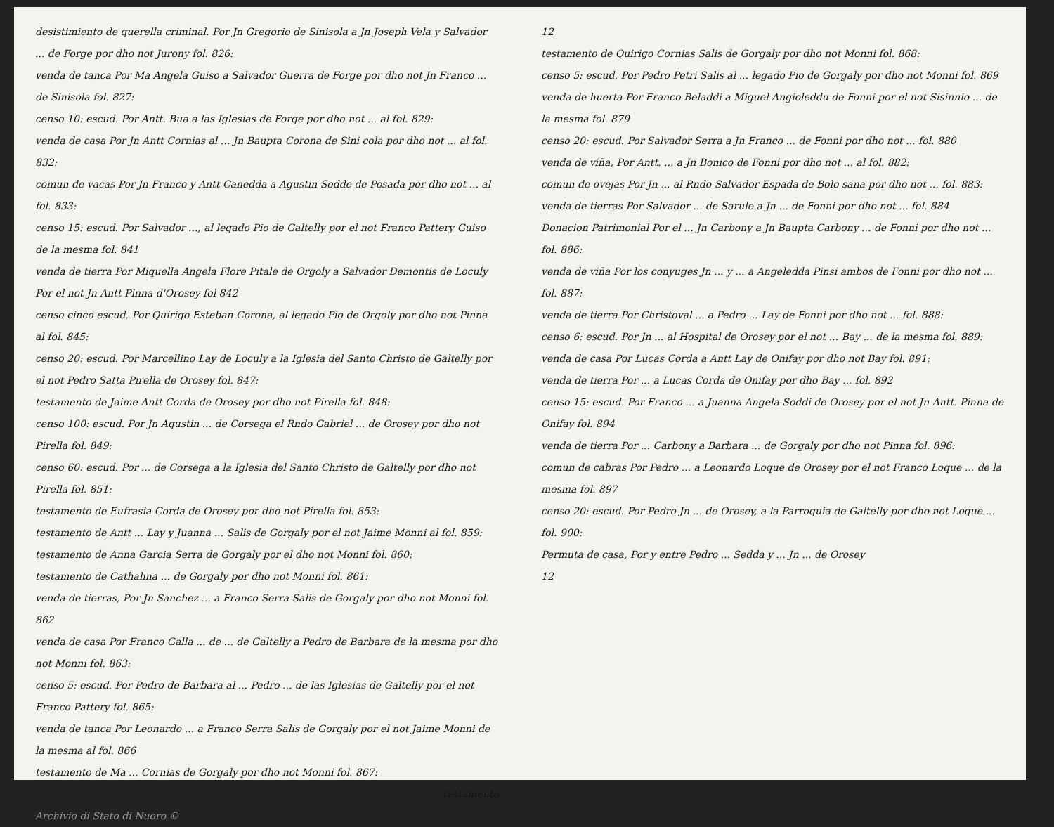desistimiento de querella criminal. Por Jn Gregorio de Sinisola a Jn Joseph Vela y Salvador ... de Forge por dho not Jurony fol. 826:
venda de tanca Por Ma Angela Guiso a Salvador Guerra de Forge por dho not Jn Franco ... de Sinisola fol. 827:
censo 10: escud. Por Antt. Bua a las Iglesias de Forge por dho not ... al fol. 829:
venda de casa Por Jn Antt Cornias al ... Jn Baupta Corona de Sini cola por dho not ... al fol. 832:
comun de vacas Por Jn Franco y Antt Canedda a Agustin Sodde de Posada por dho not ... al fol. 833:
censo 15: escud. Por Salvador ..., al legado Pio de Galtelly por el not Franco Pattery Guiso de la mesma fol. 841
venda de tierra Por Miquella Angela Flore Pitale de Orgoly a Salvador Demontis de Loculy Por el not Jn Antt Pinna d'Orosey fol 842
censo cinco escud. Por Quirigo Esteban Corona, al legado Pio de Orgoly por dho not Pinna al fol. 845:
censo 20: escud. Por Marcellino Lay de Loculy a la Iglesia del Santo Christo de Galtelly por el not Pedro Satta Pirella de Orosey fol. 847:
testamento de Jaime Antt Corda de Orosey por dho not Pirella fol. 848:
censo 100: escud. Por Jn Agustin ... de Corsega el Rndo Gabriel ... de Orosey por dho not Pirella fol. 849:
censo 60: escud. Por ... de Corsega a la Iglesia del Santo Christo de Galtelly por dho not Pirella fol. 851:
testamento de Eufrasia Corda de Orosey por dho not Pirella fol. 853:
testamento de Antt ... Lay y Juanna ... Salis de Gorgaly por el not Jaime Monni al fol. 859:
testamento de Anna Garcia Serra de Gorgaly por el dho not Monni fol. 860:
testamento de Cathalina ... de Gorgaly por dho not Monni fol. 861:
venda de tierras, Por Jn Sanchez ... a Franco Serra Salis de Gorgaly por dho not Monni fol. 862
venda de casa Por Franco Galla ... de ... de Galtelly a Pedro de Barbara de la mesma por dho not Monni fol. 863:
censo 5: escud. Por Pedro de Barbara al ... Pedro ... de las Iglesias de Galtelly por el not Franco Pattery fol. 865:
venda de tanca Por Leonardo ... a Franco Serra Salis de Gorgaly por el not Jaime Monni de la mesma al fol. 866
testamento de Ma ... Cornias de Gorgaly por dho not Monni fol. 867:
testamento
Archivio di Stato di Nuoro ©
12
testamento de Quirigo Cornias Salis de Gorgaly por dho not Monni fol. 868:
censo 5: escud. Por Pedro Petri Salis al ... legado Pio de Gorgaly por dho not Monni fol. 869
venda de huerta Por Franco Beladdi a Miguel Angioleddu de Fonni por el not Sisinnio ... de la mesma fol. 879
censo 20: escud. Por Salvador Serra a Jn Franco ... de Fonni por dho not ... fol. 880
venda de viña, Por Antt. ... a Jn Bonico de Fonni por dho not ... al fol. 882:
comun de ovejas Por Jn ... al Rndo Salvador Espada de Bolo sana por dho not ... fol. 883:
venda de tierras Por Salvador ... de Sarule a Jn ... de Fonni por dho not ... fol. 884
Donacion Patrimonial Por el ... Jn Carbony a Jn Baupta Carbony ... de Fonni por dho not ... fol. 886:
venda de viña Por los conyuges Jn ... y ... a Angeledda Pinsi ambos de Fonni por dho not ... fol. 887:
venda de tierra Por Christoval ... a Pedro ... Lay de Fonni por dho not ... fol. 888:
censo 6: escud. Por Jn ... al Hospital de Orosey por el not ... Bay ... de la mesma fol. 889:
venda de casa Por Lucas Corda a Antt Lay de Onifay por dho not Bay fol. 891:
venda de tierra Por ... a Lucas Corda de Onifay por dho Bay ... fol. 892
censo 15: escud. Por Franco ... a Juanna Angela Soddi de Orosey por el not Jn Antt. Pinna de Onifay fol. 894
venda de tierra Por ... Carbony a Barbara ... de Gorgaly por dho not Pinna fol. 896:
comun de cabras Por Pedro ... a Leonardo Loque de Orosey por el not Franco Loque ... de la mesma fol. 897
censo 20: escud. Por Pedro Jn ... de Orosey, a la Parroquia de Galtelly por dho not Loque ... fol. 900:
Permuta de casa, Por y entre Pedro ... Sedda y ... Jn ... de Orosey
12